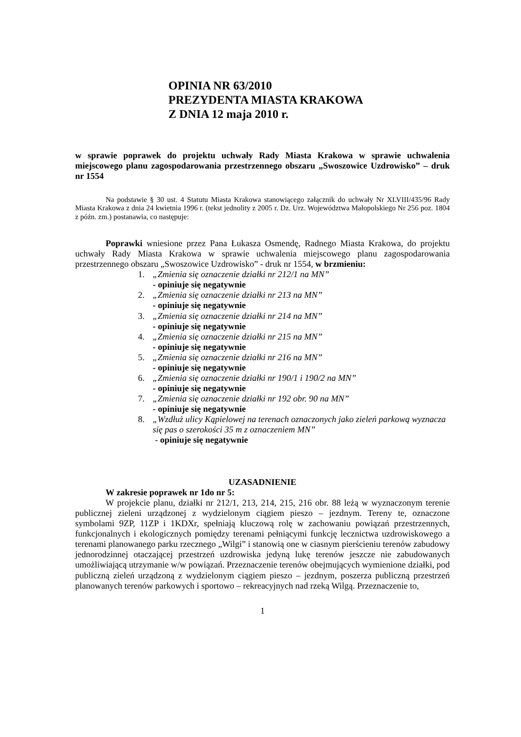OPINIA NR 63/2010
PREZYDENTA MIASTA KRAKOWA
Z DNIA 12 maja 2010 r.
w sprawie poprawek do projektu uchwały Rady Miasta Krakowa w sprawie uchwalenia miejscowego planu zagospodarowania przestrzennego obszaru „Swoszowice Uzdrowisko” – druk nr 1554
Na podstawie § 30 ust. 4 Statutu Miasta Krakowa stanowiącego załącznik do uchwały Nr XLVIII/435/96 Rady Miasta Krakowa z dnia 24 kwietnia 1996 r. (tekst jednolity z 2005 r. Dz. Urz. Województwa Małopolskiego Nr 256 poz. 1804 z późn. zm.) postanawia, co następuje:
Poprawki wniesione przez Pana Łukasza Osmendę, Radnego Miasta Krakowa, do projektu uchwały Rady Miasta Krakowa w sprawie uchwalenia miejscowego planu zagospodarowania przestrzennego obszaru „Swoszowice Uzdrowisko” - druk nr 1554, w brzmieniu:
1. „Zmienia się oznaczenie działki nr 212/1 na MN”
- opiniuje się negatywnie
2. „Zmienia się oznaczenie działki nr 213 na MN”
- opiniuje się negatywnie
3. „Zmienia się oznaczenie działki nr 214 na MN”
- opiniuje się negatywnie
4. „Zmienia się oznaczenie działki nr 215 na MN”
- opiniuje się negatywnie
5. „Zmienia się oznaczenie działki nr 216 na MN”
- opiniuje się negatywnie
6. „Zmienia się oznaczenie działki nr 190/1 i 190/2 na MN”
- opiniuje się negatywnie
7. „Zmienia się oznaczenie działki nr 192 obr. 90 na MN”
- opiniuje się negatywnie
8. „Wzdłuż ulicy Kąpielowej na terenach oznaczonych jako zieleń parkową wyznacza się pas o szerokości 35 m z oznaczeniem MN”
- opiniuje się negatywnie
UZASADNIENIE
W zakresie poprawek nr 1do nr 5:
W projekcie planu, działki nr 212/1, 213, 214, 215, 216 obr. 88 leżą w wyznaczonym terenie publicznej zieleni urządzonej z wydzielonym ciągiem pieszo – jezdnym. Tereny te, oznaczone symbolami 9ZP, 11ZP i 1KDXr, spełniają kluczową rolę w zachowaniu powiązań przestrzennych, funkcjonalnych i ekologicznych pomiędzy terenami pełniącymi funkcję lecznictwa uzdrowiskowego a terenami planowanego parku rzecznego „Wilgi” i stanowią one w ciasnym pierścieniu terenów zabudowy jednorodzinnej otaczającej przestrzeń uzdrowiska jedyną lukę terenów jeszcze nie zabudowanych umożliwiającą utrzymanie w/w powiązań. Przeznaczenie terenów obejmujących wymienione działki, pod publiczną zieleń urządzoną z wydzielonym ciągiem pieszo – jezdnym, poszerza publiczną przestrzeń planowanych terenów parkowych i sportowo – rekreacyjnych nad rzeką Wilgą. Przeznaczenie to,
1